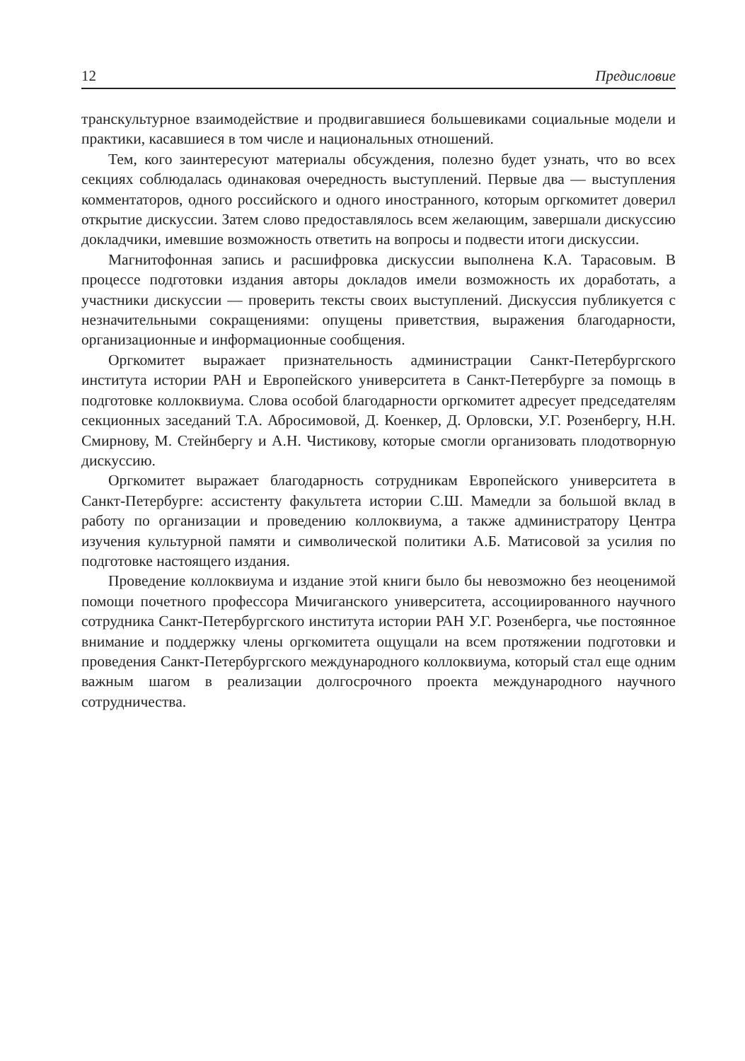12 Предисловие
транскультурное взаимодействие и продвигавшиеся большевиками социальные модели и практики, касавшиеся в том числе и национальных отношений.
Тем, кого заинтересуют материалы обсуждения, полезно будет узнать, что во всех секциях соблюдалась одинаковая очередность выступлений. Первые два — выступления комментаторов, одного российского и одного иностранного, которым оргкомитет доверил открытие дискуссии. Затем слово предоставлялось всем желающим, завершали дискуссию докладчики, имевшие возможность ответить на вопросы и подвести итоги дискуссии.
Магнитофонная запись и расшифровка дискуссии выполнена К.А. Тарасовым. В процессе подготовки издания авторы докладов имели возможность их доработать, а участники дискуссии — проверить тексты своих выступлений. Дискуссия публикуется с незначительными сокращениями: опущены приветствия, выражения благодарности, организационные и информационные сообщения.
Оргкомитет выражает признательность администрации Санкт-Петербургского института истории РАН и Европейского университета в Санкт-Петербурге за помощь в подготовке коллоквиума. Слова особой благодарности оргкомитет адресует председателям секционных заседаний Т.А. Абросимовой, Д. Коенкер, Д. Орловски, У.Г. Розенбергу, Н.Н. Смирнову, М. Стейнбергу и А.Н. Чистикову, которые смогли организовать плодотворную дискуссию.
Оргкомитет выражает благодарность сотрудникам Европейского университета в Санкт-Петербурге: ассистенту факультета истории С.Ш. Мамедли за большой вклад в работу по организации и проведению коллоквиума, а также администратору Центра изучения культурной памяти и символической политики А.Б. Матисовой за усилия по подготовке настоящего издания.
Проведение коллоквиума и издание этой книги было бы невозможно без неоценимой помощи почетного профессора Мичиганского университета, ассоциированного научного сотрудника Санкт-Петербургского института истории РАН У.Г. Розенберга, чье постоянное внимание и поддержку члены оргкомитета ощущали на всем протяжении подготовки и проведения Санкт-Петербургского международного коллоквиума, который стал еще одним важным шагом в реализации долгосрочного проекта международного научного сотрудничества.